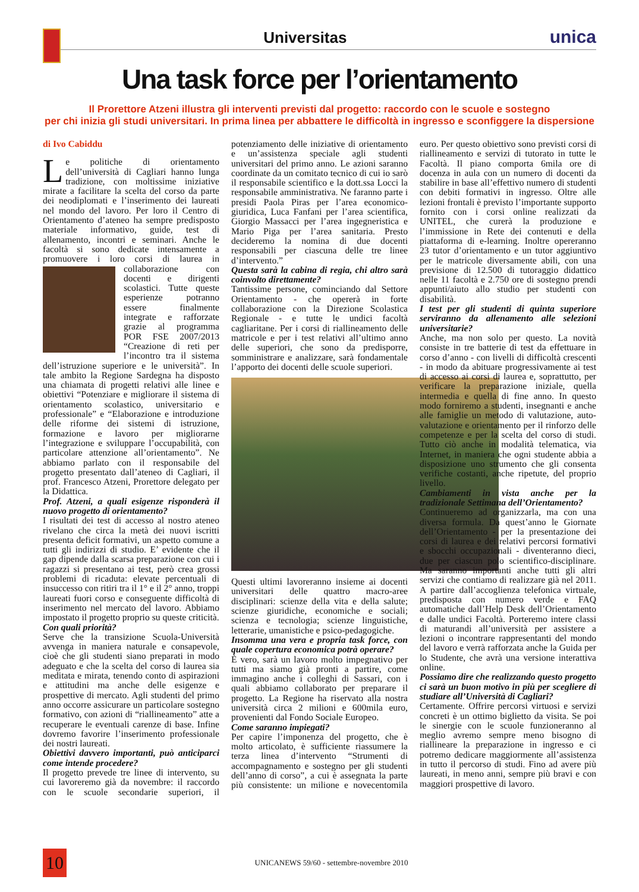Universitas
unica
Una task force per l’orientamento
Il Prorettore Atzeni illustra gli interventi previsti dal progetto: raccordo con le scuole e sostegno
per chi inizia gli studi universitari. In prima linea per abbattere le difficoltà in ingresso e sconfiggere la dispersione
di Ivo Cabiddu
Le politiche di orientamento dell’università di Cagliari hanno lunga tradizione, con moltissime iniziative mirate a facilitare la scelta del corso da parte dei neodiplomati e l’inserimento dei laureati nel mondo del lavoro. Per loro il Centro di Orientamento d’ateneo ha sempre predisposto materiale informativo, guide, test di allenamento, incontri e seminari. Anche le facoltà si sono dedicate intensamente a promuovere i loro corsi di laurea in collaborazione con docenti e dirigenti scolastici. Tutte queste esperienze potranno essere finalmente integrate e rafforzate grazie al programma POR FSE 2007/2013 “Creazione di reti per l’incontro tra il sistema dell’istruzione superiore e le università”. In tale ambito la Regione Sardegna ha disposto una chiamata di progetti relativi alle linee e obiettivi “Potenziare e migliorare il sistema di orientamento scolastico, universitario e professionale” e “Elaborazione e introduzione delle riforme dei sistemi di istruzione, formazione e lavoro per migliorarne l’integrazione e sviluppare l’occupabilità, con particolare attenzione all’orientamento”. Ne abbiamo parlato con il responsabile del progetto presentato dall’ateneo di Cagliari, il prof. Francesco Atzeni, Prorettore delegato per la Didattica.
Prof. Atzeni, a quali esigenze risponderà il nuovo progetto di orientamento?
I risultati dei test di accesso al nostro ateneo rivelano che circa la metà dei nuovi iscritti presenta deficit formativi, un aspetto comune a tutti gli indirizzi di studio. E’ evidente che il gap dipende dalla scarsa preparazione con cui i ragazzi si presentano ai test, però crea grossi problemi di ricaduta: elevate percentuali di insuccesso con ritiri tra il 1° e il 2° anno, troppi laureati fuori corso e conseguente difficoltà di inserimento nel mercato del lavoro. Abbiamo impostato il progetto proprio su queste criticità.
Con quali priorità?
Serve che la transizione Scuola-Università avvenga in maniera naturale e consapevole, cioè che gli studenti siano preparati in modo adeguato e che la scelta del corso di laurea sia meditata e mirata, tenendo conto di aspirazioni e attitudini ma anche delle esigenze e prospettive di mercato. Agli studenti del primo anno occorre assicurare un particolare sostegno formativo, con azioni di “riallineamento” atte a recuperare le eventuali carenze di base. Infine dovremo favorire l’inserimento professionale dei nostri laureati.
Obiettivi davvero importanti, può anticiparci come intende procedere?
Il progetto prevede tre linee di intervento, su cui lavoreremo già da novembre: il raccordo con le scuole secondarie superiori, il potenziamento delle iniziative di orientamento e un’assistenza speciale agli studenti universitari del primo anno. Le azioni saranno coordinate da un comitato tecnico di cui io sarò il responsabile scientifico e la dott.ssa Locci la responsabile amministrativa. Ne faranno parte i presidi Paola Piras per l’area economico-giuridica, Luca Fanfani per l’area scientifica, Giorgio Massacci per l’area ingegneristica e Mario Piga per l’area sanitaria. Presto decideremo la nomina di due docenti responsabili per ciascuna delle tre linee d’intervento.”
Questa sarà la cabina di regia, chi altro sarà coinvolto direttamente?
Tantissime persone, cominciando dal Settore Orientamento - che opererà in forte collaborazione con la Direzione Scolastica Regionale - e tutte le undici facoltà cagliaritane. Per i corsi di riallineamento delle matricole e per i test relativi all’ultimo anno delle superiori, che sono da predisporre, somministrare e analizzare, sarà fondamentale l’apporto dei docenti delle scuole superiori.
Questi ultimi lavoreranno insieme ai docenti universitari delle quattro macro-aree disciplinari: scienze della vita e della salute; scienze giuridiche, economiche e sociali; scienza e tecnologia; scienze linguistiche, letterarie, umanistiche e psico-pedagogiche.
Insomma una vera e propria task force, con quale copertura economica potrà operare?
È vero, sarà un lavoro molto impegnativo per tutti ma siamo già pronti a partire, come immagino anche i colleghi di Sassari, con i quali abbiamo collaborato per preparare il progetto. La Regione ha riservato alla nostra università circa 2 milioni e 600mila euro, provenienti dal Fondo Sociale Europeo.
Come saranno impiegati?
Per capire l’imponenza del progetto, che è molto articolato, è sufficiente riassumere la terza linea d’intervento “Strumenti di accompagnamento e sostegno per gli studenti dell’anno di corso”, a cui è assegnata la parte più consistente: un milione e novecentomila euro. Per questo obiettivo sono previsti corsi di riallineamento e servizi di tutorato in tutte le Facoltà. Il piano comporta 6mila ore di docenza in aula con un numero di docenti da stabilire in base all’effettivo numero di studenti con debiti formativi in ingresso. Oltre alle lezioni frontali è previsto l’importante supporto fornito con i corsi online realizzati da UNITEL, che curerà la produzione e l’immissione in Rete dei contenuti e della piattaforma di e-learning. Inoltre opereranno 23 tutor d’orientamento e un tutor aggiuntivo per le matricole diversamente abili, con una previsione di 12.500 di tutoraggio didattico nelle 11 facoltà e 2.750 ore di sostegno prendi appunti/aiuto allo studio per studenti con disabilità.
I test per gli studenti di quinta superiore serviranno da allenamento alle selezioni universitarie?
Anche, ma non solo per questo. La novità consiste in tre batterie di test da effettuare in corso d’anno - con livelli di difficoltà crescenti - in modo da abituare progressivamente ai test di accesso ai corsi di laurea e, soprattutto, per verificare la preparazione iniziale, quella intermedia e quella di fine anno. In questo modo forniremo a studenti, insegnanti e anche alle famiglie un metodo di valutazione, auto-valutazione e orientamento per il rinforzo delle competenze e per la scelta del corso di studi. Tutto ciò anche in modalità telematica, via Internet, in maniera che ogni studente abbia a disposizione uno strumento che gli consenta verifiche costanti, anche ripetute, del proprio livello.
Cambiamenti in vista anche per la tradizionale Settimana dell’Orientamento?
Continueremo ad organizzarla, ma con una diversa formula. Da quest’anno le Giornate dell’Orientamento - per la presentazione dei corsi di laurea e dei relativi percorsi formativi e sbocchi occupazionali - diventeranno dieci, due per ciascun polo scientifico-disciplinare. Ma saranno importanti anche tutti gli altri servizi che contiamo di realizzare già nel 2011. A partire dall’accoglienza telefonica virtuale, predisposta con numero verde e FAQ automatiche dall’Help Desk dell’Orientamento e dalle undici Facoltà. Porteremo intere classi di maturandi all’università per assistere a lezioni o incontrare rappresentanti del mondo del lavoro e verrà rafforzata anche la Guida per lo Studente, che avrà una versione interattiva online.
Possiamo dire che realizzando questo progetto ci sarà un buon motivo in più per scegliere di studiare all’Università di Cagliari?
Certamente. Offrire percorsi virtuosi e servizi concreti è un ottimo biglietto da visita. Se poi le sinergie con le scuole funzioneranno al meglio avremo sempre meno bisogno di riallineare la preparazione in ingresso e ci potremo dedicare maggiormente all’assistenza in tutto il percorso di studi. Fino ad avere più laureati, in meno anni, sempre più bravi e con maggiori prospettive di lavoro.
10
UNICANEWS 59/60 - settembre-novembre 2010